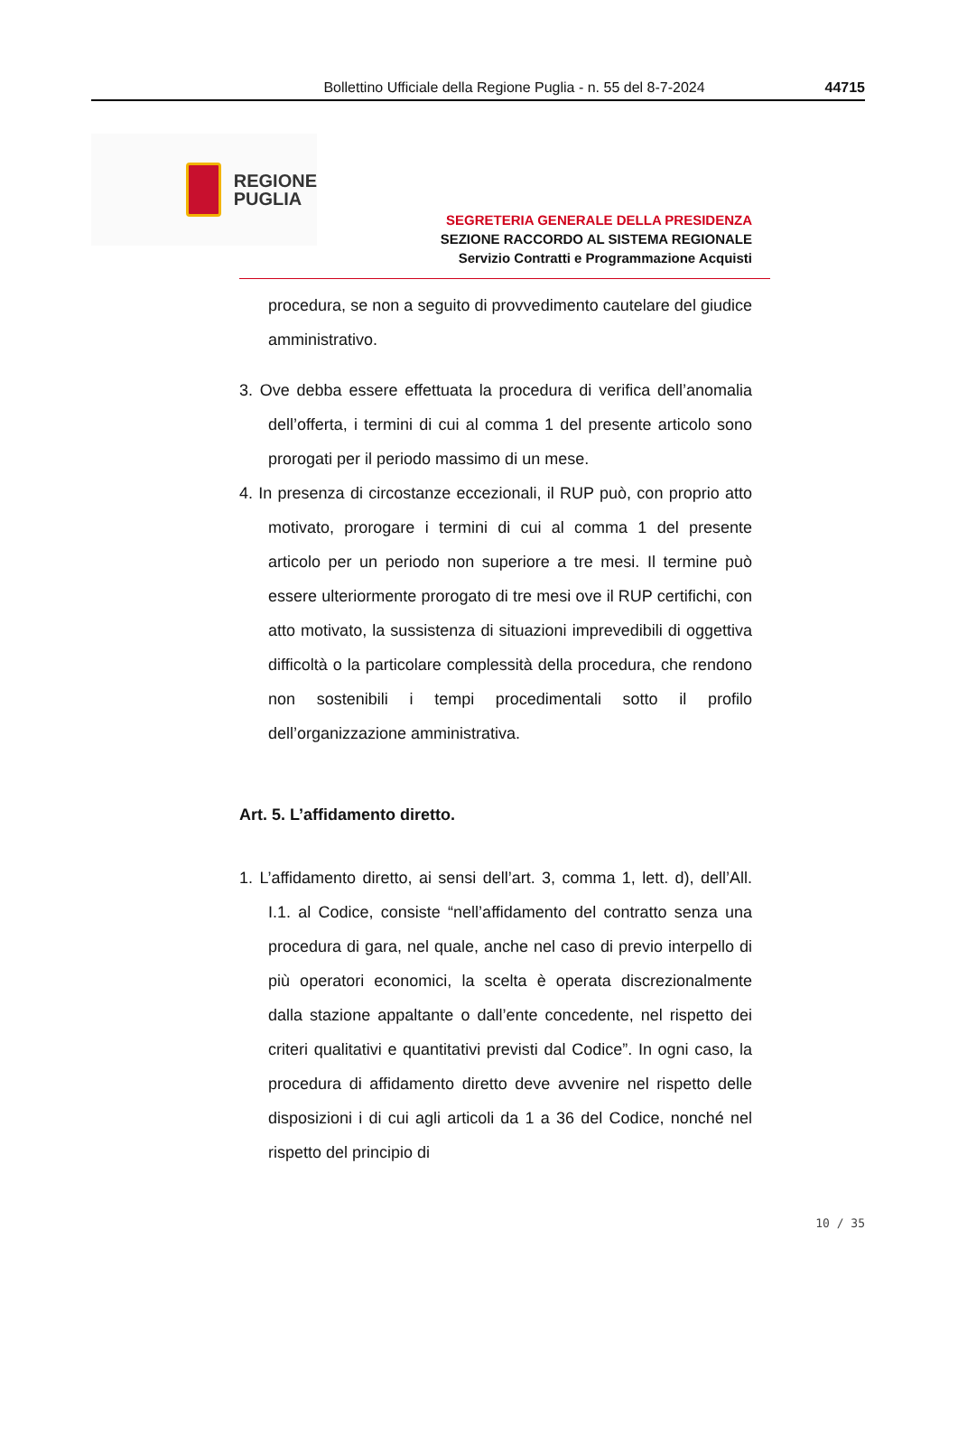Bollettino Ufficiale della Regione Puglia - n. 55 del 8-7-2024
44715
REGIONE
PUGLIA
SEGRETERIA GENERALE DELLA PRESIDENZA
SEZIONE RACCORDO AL SISTEMA REGIONALE
Servizio Contratti e Programmazione Acquisti
procedura, se non a seguito di provvedimento cautelare del giudice amministrativo.
3. Ove debba essere effettuata la procedura di verifica dell’anomalia dell’offerta, i termini di cui al comma 1 del presente articolo sono prorogati per il periodo massimo di un mese.
4. In presenza di circostanze eccezionali, il RUP può, con proprio atto motivato, prorogare i termini di cui al comma 1 del presente articolo per un periodo non superiore a tre mesi. Il termine può essere ulteriormente prorogato di tre mesi ove il RUP certifichi, con atto motivato, la sussistenza di situazioni imprevedibili di oggettiva difficoltà o la particolare complessità della procedura, che rendono non sostenibili i tempi procedimentali sotto il profilo dell’organizzazione amministrativa.
Art. 5. L’affidamento diretto.
1. L’affidamento diretto, ai sensi dell’art. 3, comma 1, lett. d), dell’All. I.1. al Codice, consiste “nell’affidamento del contratto senza una procedura di gara, nel quale, anche nel caso di previo interpello di più operatori economici, la scelta è operata discrezionalmente dalla stazione appaltante o dall’ente concedente, nel rispetto dei criteri qualitativi e quantitativi previsti dal Codice”. In ogni caso, la procedura di affidamento diretto deve avvenire nel rispetto delle disposizioni i di cui agli articoli da 1 a 36 del Codice, nonché nel rispetto del principio di
10 / 35